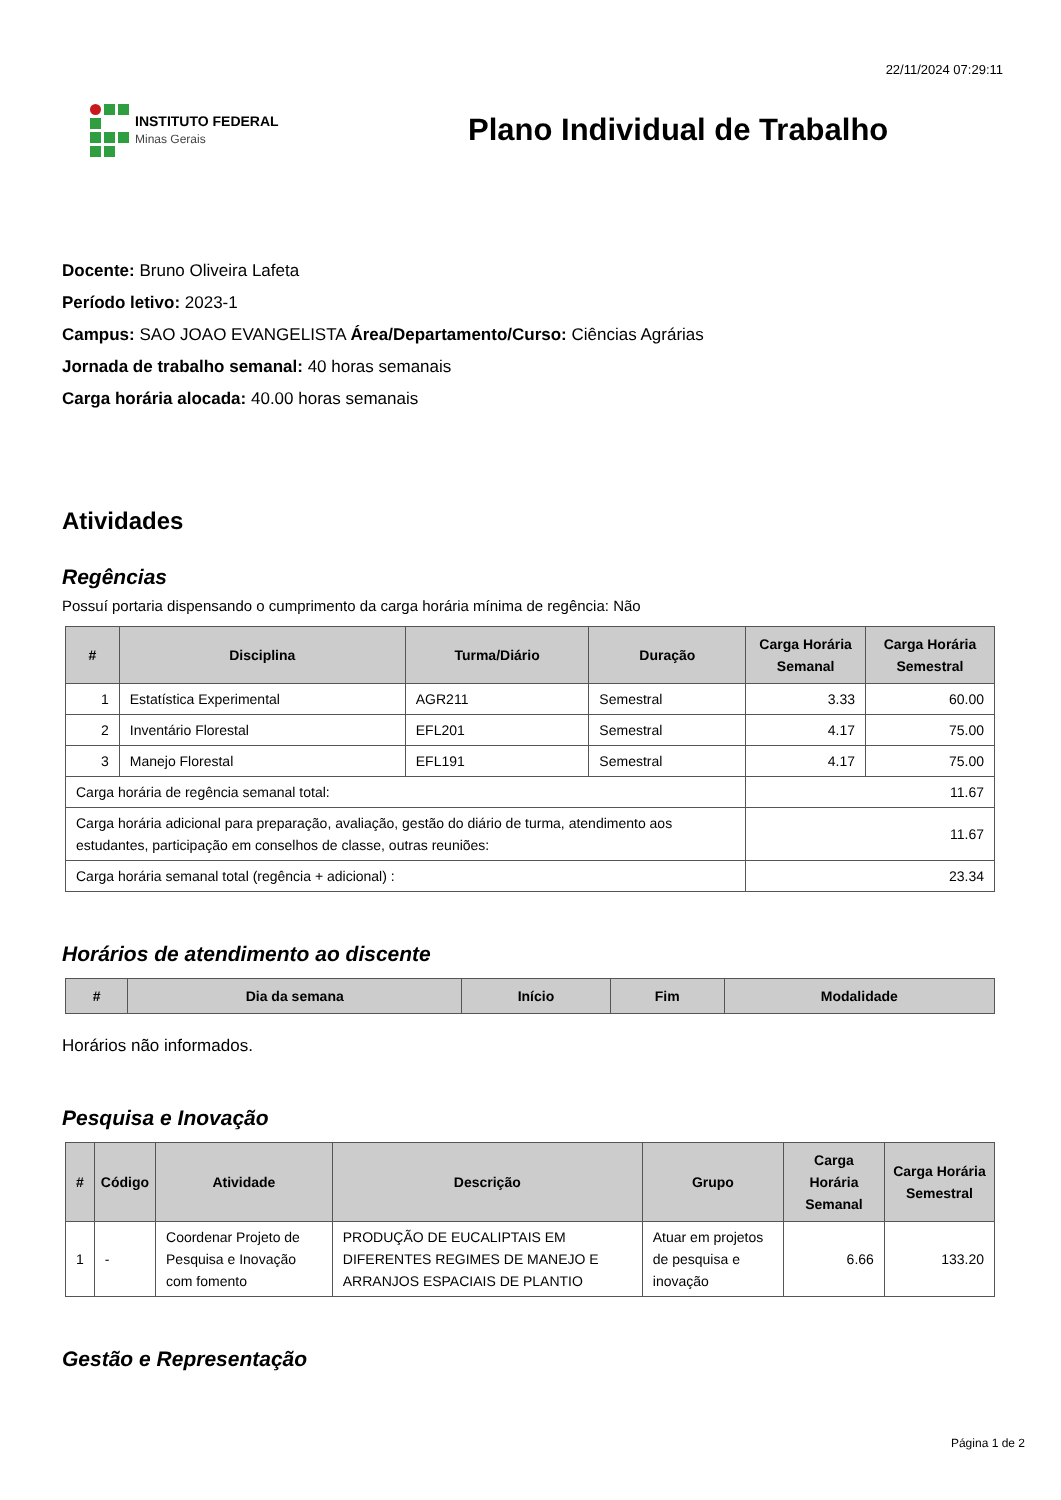22/11/2024 07:29:11
INSTITUTO FEDERAL
Minas Gerais
Plano Individual de Trabalho
Docente: Bruno Oliveira Lafeta
Período letivo: 2023-1
Campus: SAO JOAO EVANGELISTA Área/Departamento/Curso: Ciências Agrárias
Jornada de trabalho semanal: 40 horas semanais
Carga horária alocada: 40.00 horas semanais
Atividades
Regências
Possuí portaria dispensando o cumprimento da carga horária mínima de regência: Não
| # | Disciplina | Turma/Diário | Duração | Carga Horária Semanal | Carga Horária Semestral |
| --- | --- | --- | --- | --- | --- |
| 1 | Estatística Experimental | AGR211 | Semestral | 3.33 | 60.00 |
| 2 | Inventário Florestal | EFL201 | Semestral | 4.17 | 75.00 |
| 3 | Manejo Florestal | EFL191 | Semestral | 4.17 | 75.00 |
| Carga horária de regência semanal total: | | | | 11.67 | |
| Carga horária adicional para preparação, avaliação, gestão do diário de turma, atendimento aos estudantes, participação em conselhos de classe, outras reuniões: | | | | 11.67 | |
| Carga horária semanal total (regência + adicional) : | | | | 23.34 | |
Horários de atendimento ao discente
| # | Dia da semana | Início | Fim | Modalidade |
| --- | --- | --- | --- | --- |
Horários não informados.
Pesquisa e Inovação
| # | Código | Atividade | Descrição | Grupo | Carga Horária Semanal | Carga Horária Semestral |
| --- | --- | --- | --- | --- | --- | --- |
| 1 | - | Coordenar Projeto de Pesquisa e Inovação com fomento | PRODUÇÃO DE EUCALIPTAIS EM DIFERENTES REGIMES DE MANEJO E ARRANJOS ESPACIAIS DE PLANTIO | Atuar em projetos de pesquisa e inovação | 6.66 | 133.20 |
Gestão e Representação
Página 1 de 2